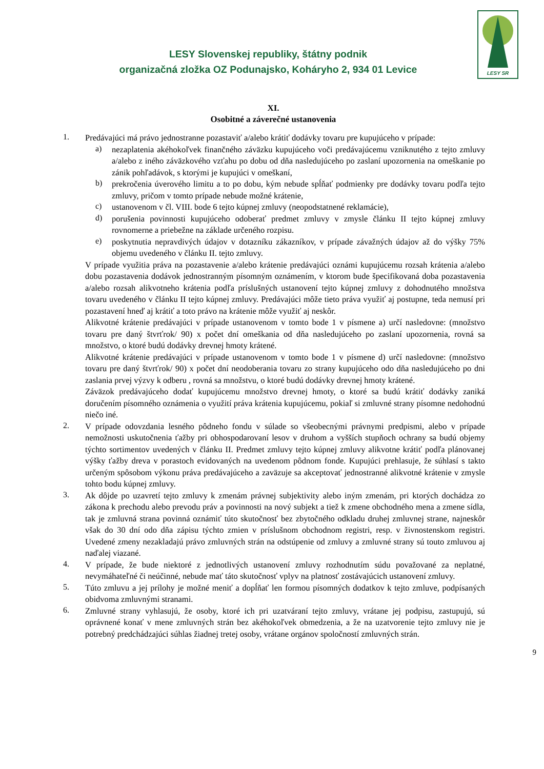LESY SR
LESY Slovenskej republiky, štátny podnik
organizačná zložka OZ Podunajsko, Koháryho 2, 934 01 Levice
XI.
Osobitné a záverečné ustanovenia
1.
Predávajúci má právo jednostranne pozastaviť a/alebo krátiť dodávky tovaru pre kupujúceho v prípade:
a)
nezaplatenia akéhokoľvek finančného záväzku kupujúceho voči predávajúcemu vzniknutého z tejto zmluvy a/alebo z iného záväzkového vzťahu po dobu od dňa nasledujúceho po zaslaní upozornenia na omeškanie po zánik pohľadávok, s ktorými je kupujúci v omeškaní,
b)
prekročenia úverového limitu a to po dobu, kým nebude spĺňať podmienky pre dodávky tovaru podľa tejto zmluvy, pričom v tomto prípade nebude možné krátenie,
c)
ustanovenom v čl. VIII. bode 6 tejto kúpnej zmluvy (neopodstatnené reklamácie),
d)
porušenia povinnosti kupujúceho odoberať predmet zmluvy v zmysle článku II tejto kúpnej zmluvy rovnomerne a priebežne na základe určeného rozpisu.
e)
poskytnutia nepravdivých údajov v dotazníku zákazníkov, v prípade závažných údajov až do výšky 75% objemu uvedeného v článku II. tejto zmluvy.
V prípade využitia práva na pozastavenie a/alebo krátenie predávajúci oznámi kupujúcemu rozsah krátenia a/alebo dobu pozastavenia dodávok jednostranným písomným oznámením, v ktorom bude špecifikovaná doba pozastavenia a/alebo rozsah alikvotneho krátenia podľa príslušných ustanovení tejto kúpnej zmluvy z dohodnutého množstva tovaru uvedeného v článku II tejto kúpnej zmluvy. Predávajúci môže tieto práva využiť aj postupne, teda nemusí pri pozastavení hneď aj krátiť a toto právo na krátenie môže využiť aj neskôr.
Alikvotné krátenie predávajúci v prípade ustanovenom v tomto bode 1 v písmene a) určí nasledovne: (množstvo tovaru pre daný štvrťrok/ 90) x počet dní omeškania od dňa nasledujúceho po zaslaní upozornenia, rovná sa množstvo, o ktoré budú dodávky drevnej hmoty krátené.
Alikvotné krátenie predávajúci v prípade ustanovenom v tomto bode 1 v písmene d) určí nasledovne: (množstvo tovaru pre daný štvrťrok/ 90) x počet dní neodoberania tovaru zo strany kupujúceho odo dňa nasledujúceho po dni zaslania prvej výzvy k odberu , rovná sa množstvu, o ktoré budú dodávky drevnej hmoty krátené.
Záväzok predávajúceho dodať kupujúcemu množstvo drevnej hmoty, o ktoré sa budú krátiť dodávky zaniká doručením písomného oznámenia o využití práva krátenia kupujúcemu, pokiaľ si zmluvné strany písomne nedohodnú niečo iné.
2.
V prípade odovzdania lesného pôdneho fondu v súlade so všeobecnými právnymi predpismi, alebo v prípade nemožnosti uskutočnenia ťažby pri obhospodarovaní lesov v druhom a vyšších stupňoch ochrany sa budú objemy týchto sortimentov uvedených v článku II. Predmet zmluvy tejto kúpnej zmluvy alikvotne krátiť podľa plánovanej výšky ťažby dreva v porastoch evidovaných na uvedenom pôdnom fonde. Kupujúci prehlasuje, že súhlasí s takto určeným spôsobom výkonu práva predávajúceho a zaväzuje sa akceptovať jednostranné alikvotné krátenie v zmysle tohto bodu kúpnej zmluvy.
3.
Ak dôjde po uzavretí tejto zmluvy k zmenám právnej subjektivity alebo iným zmenám, pri ktorých dochádza zo zákona k prechodu alebo prevodu práv a povinnosti na nový subjekt a tiež k zmene obchodného mena a zmene sídla, tak je zmluvná strana povinná oznámiť túto skutočnosť bez zbytočného odkladu druhej zmluvnej strane, najneskôr však do 30 dní odo dňa zápisu týchto zmien v príslušnom obchodnom registri, resp. v živnostenskom registri. Uvedené zmeny nezakladajú právo zmluvných strán na odstúpenie od zmluvy a zmluvné strany sú touto zmluvou aj naďalej viazané.
4.
V prípade, že bude niektoré z jednotlivých ustanovení zmluvy rozhodnutím súdu považované za neplatné, nevymáhateľné či neúčinné, nebude mať táto skutočnosť vplyv na platnosť zostávajúcich ustanovení zmluvy.
5.
Túto zmluvu a jej prílohy je možné meniť a dopĺňať len formou písomných dodatkov k tejto zmluve, podpísaných obidvoma zmluvnými stranami.
6.
Zmluvné strany vyhlasujú, že osoby, ktoré ich pri uzatváraní tejto zmluvy, vrátane jej podpisu, zastupujú, sú oprávnené konať v mene zmluvných strán bez akéhokoľvek obmedzenia, a že na uzatvorenie tejto zmluvy nie je potrebný predchádzajúci súhlas žiadnej tretej osoby, vrátane orgánov spoločností zmluvných strán.
9